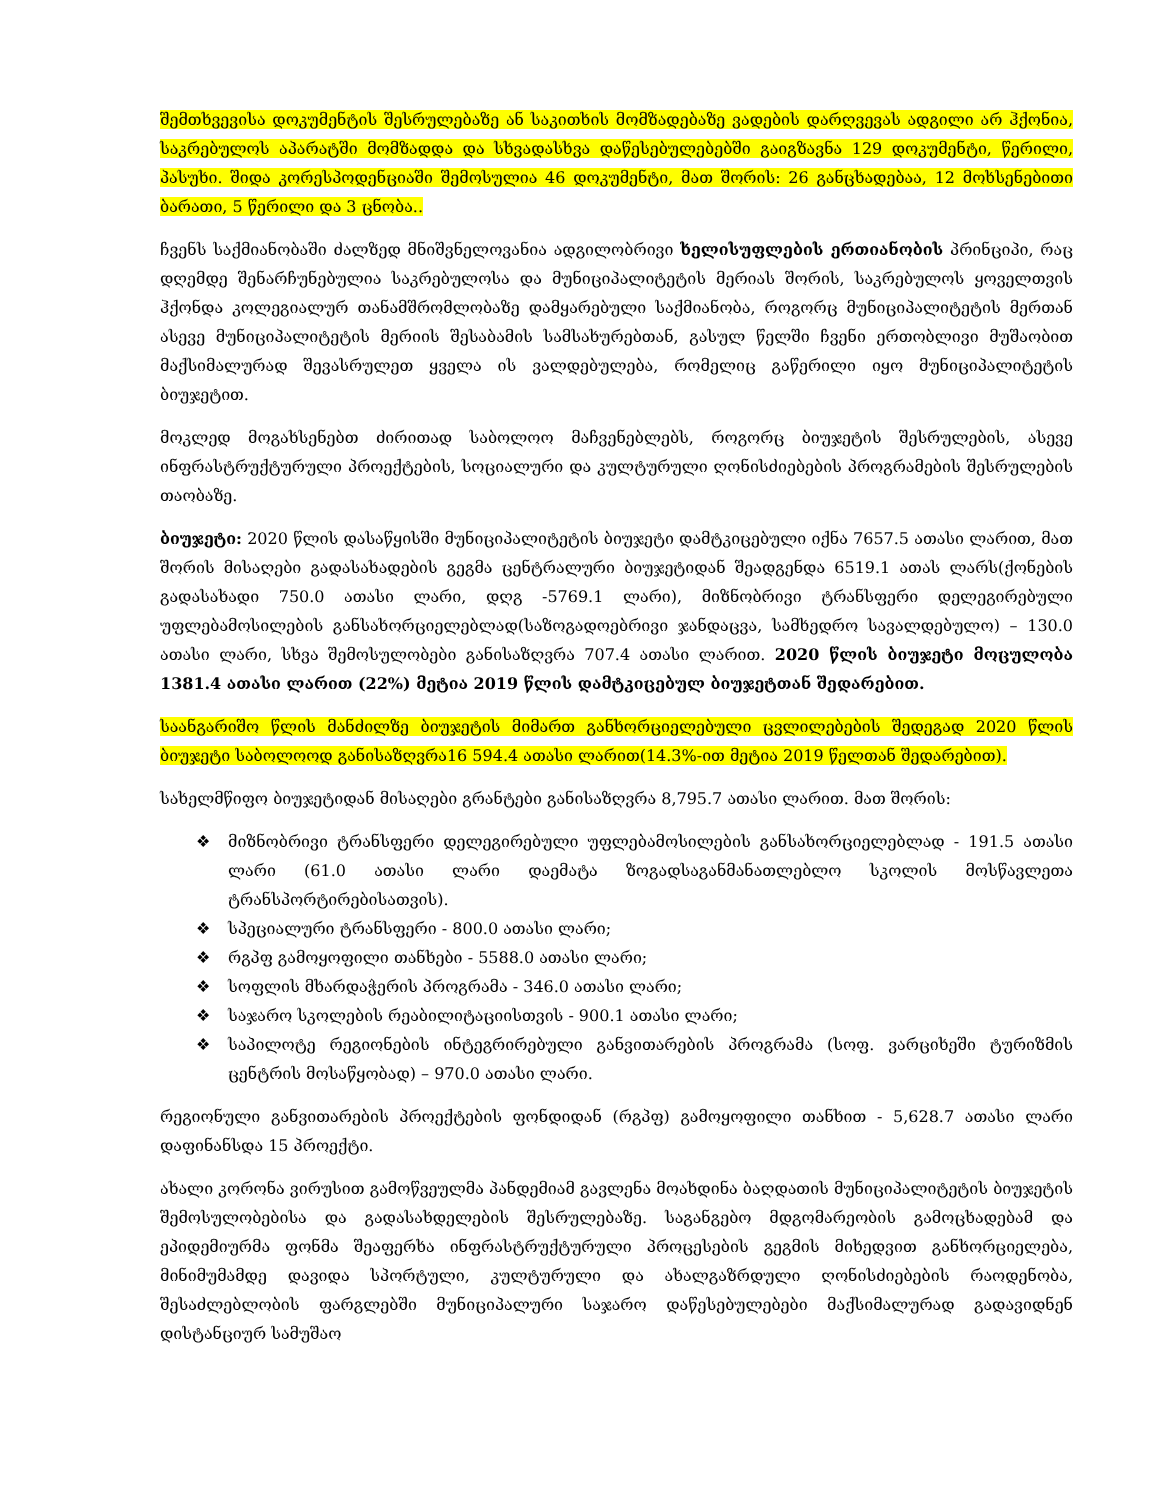შემთხვევისა დოკუმენტის შესრულებაზე ან საკითხის მომზადებაზე ვადების დარღვევას ადგილი არ ჰქონია, საკრებულოს აპარატში მომზადდა და სხვადასხვა დაწესებულებებში გაიგზავნა 129 დოკუმენტი, წერილი, პასუხი. შიდა კორესპოდენციაში შემოსულია 46 დოკუმენტი, მათ შორის: 26 განცხადებაა, 12 მოხსენებითი ბარათი, 5 წერილი და 3 ცნობა..
ჩვენს საქმიანობაში ძალზედ მნიშვნელოვანია ადგილობრივი ხელისუფლების ერთიანობის პრინციპი, რაც დღემდე შენარჩუნებულია საკრებულოსა და მუნიციპალიტეტის მერიას შორის, საკრებულოს ყოველთვის ჰქონდა კოლეგიალურ თანამშრომლობაზე დამყარებული საქმიანობა, როგორც მუნიციპალიტეტის მერთან ასევე მუნიციპალიტეტის მერიის შესაბამის სამსახურებთან, გასულ წელში ჩვენი ერთობლივი მუშაობით მაქსიმალურად შევასრულეთ ყველა ის ვალდებულება, რომელიც გაწერილი იყო მუნიციპალიტეტის ბიუჯეტით.
მოკლედ მოგახსენებთ ძირითად საბოლოო მაჩვენებლებს, როგორც ბიუჯეტის შესრულების, ასევე ინფრასტრუქტურული პროექტების, სოციალური და კულტურული ღონისძიებების პროგრამების შესრულების თაობაზე.
ბიუჯეტი: 2020 წლის დასაწყისში მუნიციპალიტეტის ბიუჯეტი დამტკიცებული იქნა 7657.5 ათასი ლარით, მათ შორის მისაღები გადასახადების გეგმა ცენტრალური ბიუჯეტიდან შეადგენდა 6519.1 ათას ლარს(ქონების გადასახადი 750.0 ათასი ლარი, დღგ -5769.1 ლარი), მიზნობრივი ტრანსფერი დელეგირებული უფლებამოსილების განსახორციელებლად(საზოგადოებრივი ჯანდაცვა, სამხედრო სავალდებულო) – 130.0 ათასი ლარი, სხვა შემოსულობები განისაზღვრა 707.4 ათასი ლარით. 2020 წლის ბიუჯეტი მოცულობა 1381.4 ათასი ლარით (22%) მეტია 2019 წლის დამტკიცებულ ბიუჯეტთან შედარებით.
საანგარიშო წლის მანძილზე ბიუჯეტის მიმართ განხორციელებული ცვლილებების შედეგად 2020 წლის ბიუჯეტი საბოლოოდ განისაზღვრა16 594.4 ათასი ლარით(14.3%-ით მეტია 2019 წელთან შედარებით).
სახელმწიფო ბიუჯეტიდან მისაღები გრანტები განისაზღვრა 8,795.7 ათასი ლარით. მათ შორის:
❖ მიზნობრივი ტრანსფერი დელეგირებული უფლებამოსილების განსახორციელებლად - 191.5 ათასი ლარი (61.0 ათასი ლარი დაემატა ზოგადსაგანმანათლებლო სკოლის მოსწავლეთა ტრანსპორტირებისათვის).
❖ სპეციალური ტრანსფერი - 800.0 ათასი ლარი;
❖ რგპფ გამოყოფილი თანხები - 5588.0 ათასი ლარი;
❖ სოფლის მხარდაჭერის პროგრამა - 346.0 ათასი ლარი;
❖ საჯარო სკოლების რეაბილიტაციისთვის - 900.1 ათასი ლარი;
❖ საპილოტე რეგიონების ინტეგრირებული განვითარების პროგრამა (სოფ. ვარციხეში ტურიზმის ცენტრის მოსაწყობად) – 970.0 ათასი ლარი.
რეგიონული განვითარების პროექტების ფონდიდან (რგპფ) გამოყოფილი თანხით - 5,628.7 ათასი ლარი დაფინანსდა 15 პროექტი.
ახალი კორონა ვირუსით გამოწვეულმა პანდემიამ გავლენა მოახდინა ბაღდათის მუნიციპალიტეტის ბიუჯეტის შემოსულობებისა და გადასახდელების შესრულებაზე. საგანგებო მდგომარეობის გამოცხადებამ და ეპიდემიურმა ფონმა შეაფერხა ინფრასტრუქტურული პროცესების გეგმის მიხედვით განხორციელება, მინიმუმამდე დავიდა სპორტული, კულტურული და ახალგაზრდული ღონისძიებების რაოდენობა, შესაძლებლობის ფარგლებში მუნიციპალური საჯარო დაწესებულებები მაქსიმალურად გადავიდნენ დისტანციურ სამუშაო